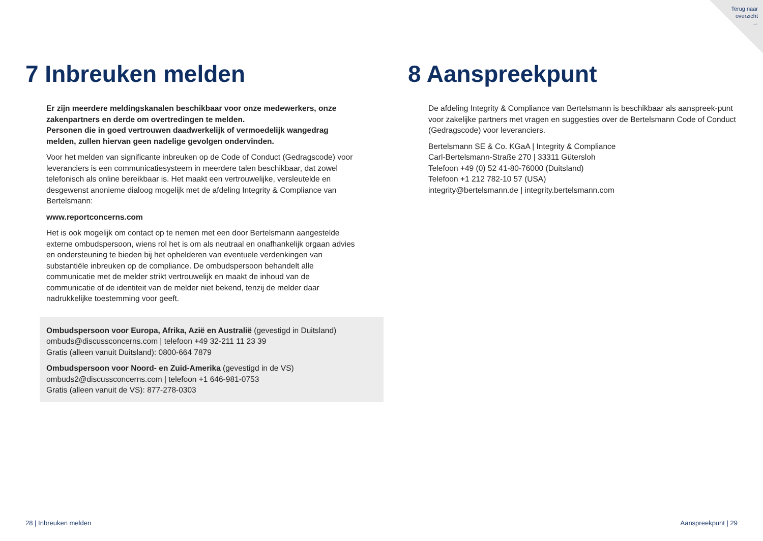Terug naar
overzicht
→
7 Inbreuken melden
Er zijn meerdere meldingskanalen beschikbaar voor onze medewerkers, onze zakenpartners en derde om overtredingen te melden.
Personen die in goed vertrouwen daadwerkelijk of vermoedelijk wangedrag melden, zullen hiervan geen nadelige gevolgen ondervinden.
Voor het melden van significante inbreuken op de Code of Conduct (Gedragscode) voor leveranciers is een communicatiesysteem in meerdere talen beschikbaar, dat zowel telefonisch als online bereikbaar is. Het maakt een vertrouwelijke, versleutelde en desgewenst anonieme dialoog mogelijk met de afdeling Integrity & Compliance van Bertelsmann:
www.reportconcerns.com
Het is ook mogelijk om contact op te nemen met een door Bertelsmann aangestelde externe ombudspersoon, wiens rol het is om als neutraal en onafhankelijk orgaan advies en ondersteuning te bieden bij het ophelderen van eventuele verdenkingen van substantiële inbreuken op de compliance. De ombudspersoon behandelt alle communicatie met de melder strikt vertrouwelijk en maakt de inhoud van de communicatie of de identiteit van de melder niet bekend, tenzij de melder daar nadrukkelijke toestemming voor geeft.
Ombudspersoon voor Europa, Afrika, Azië en Australië (gevestigd in Duitsland)
ombuds@discussconcerns.com | telefoon +49 32-211 11 23 39
Gratis (alleen vanuit Duitsland): 0800-664 7879
Ombudspersoon voor Noord- en Zuid-Amerika (gevestigd in de VS)
ombuds2@discussconcerns.com | telefoon +1 646-981-0753
Gratis (alleen vanuit de VS): 877-278-0303
8 Aanspreekpunt
De afdeling Integrity & Compliance van Bertelsmann is beschikbaar als aanspreek-punt voor zakelijke partners met vragen en suggesties over de Bertelsmann Code of Conduct (Gedragscode) voor leveranciers.
Bertelsmann SE & Co. KGaA | Integrity & Compliance
Carl-Bertelsmann-Straße 270 | 33311 Gütersloh
Telefoon +49 (0) 52 41-80-76000 (Duitsland)
Telefoon +1 212 782-10 57 (USA)
integrity@bertelsmann.de | integrity.bertelsmann.com
28 | Inbreuken melden Aanspreekpunt | 29